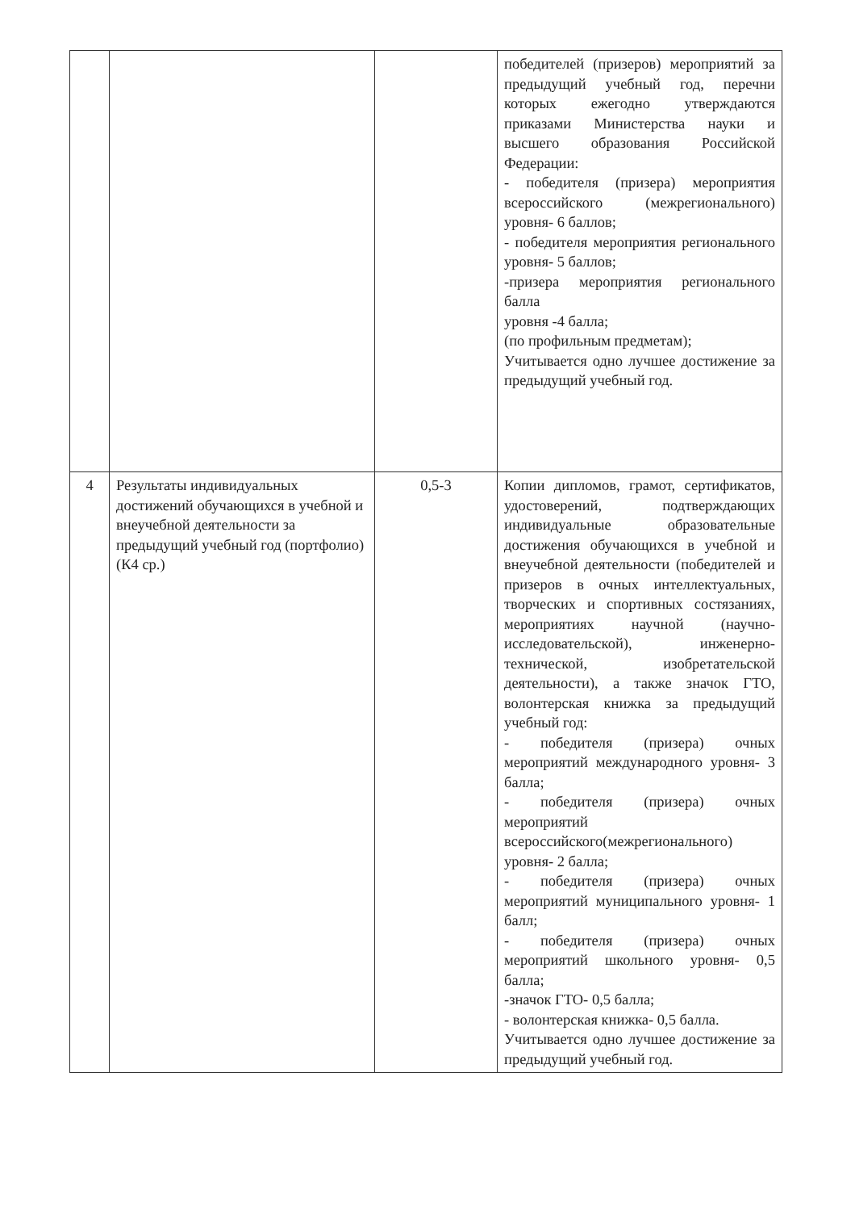| | | | победителей (призеров) мероприятий за предыдущий учебный год, перечни которых ежегодно утверждаются приказами Министерства науки и высшего образования Российской Федерации: - победителя (призера) мероприятия всероссийского (межрегионального) уровня- 6 баллов; - победителя мероприятия регионального уровня- 5 баллов; -призера мероприятия регионального балла уровня -4 балла; (по профильным предметам); Учитывается одно лучшее достижение за предыдущий учебный год. |
| 4 | Результаты индивидуальных достижений обучающихся в учебной и внеучебной деятельности за предыдущий учебный год (портфолио) (К4 ср.) | 0,5-3 | Копии дипломов, грамот, сертификатов, удостоверений, подтверждающих индивидуальные образовательные достижения обучающихся в учебной и внеучебной деятельности (победителей и призеров в очных интеллектуальных, творческих и спортивных состязаниях, мероприятиях научной (научно-исследовательской), инженерно-технической, изобретательской деятельности), а также значок ГТО, волонтерская книжка за предыдущий учебный год: - победителя (призера) очных мероприятий международного уровня- 3 балла; - победителя (призера) очных мероприятий всероссийского(межрегионального) уровня- 2 балла; - победителя (призера) очных мероприятий муниципального уровня- 1 балл; - победителя (призера) очных мероприятий школьного уровня- 0,5 балла; -значок ГТО- 0,5 балла; - волонтерская книжка- 0,5 балла. Учитывается одно лучшее достижение за предыдущий учебный год. |